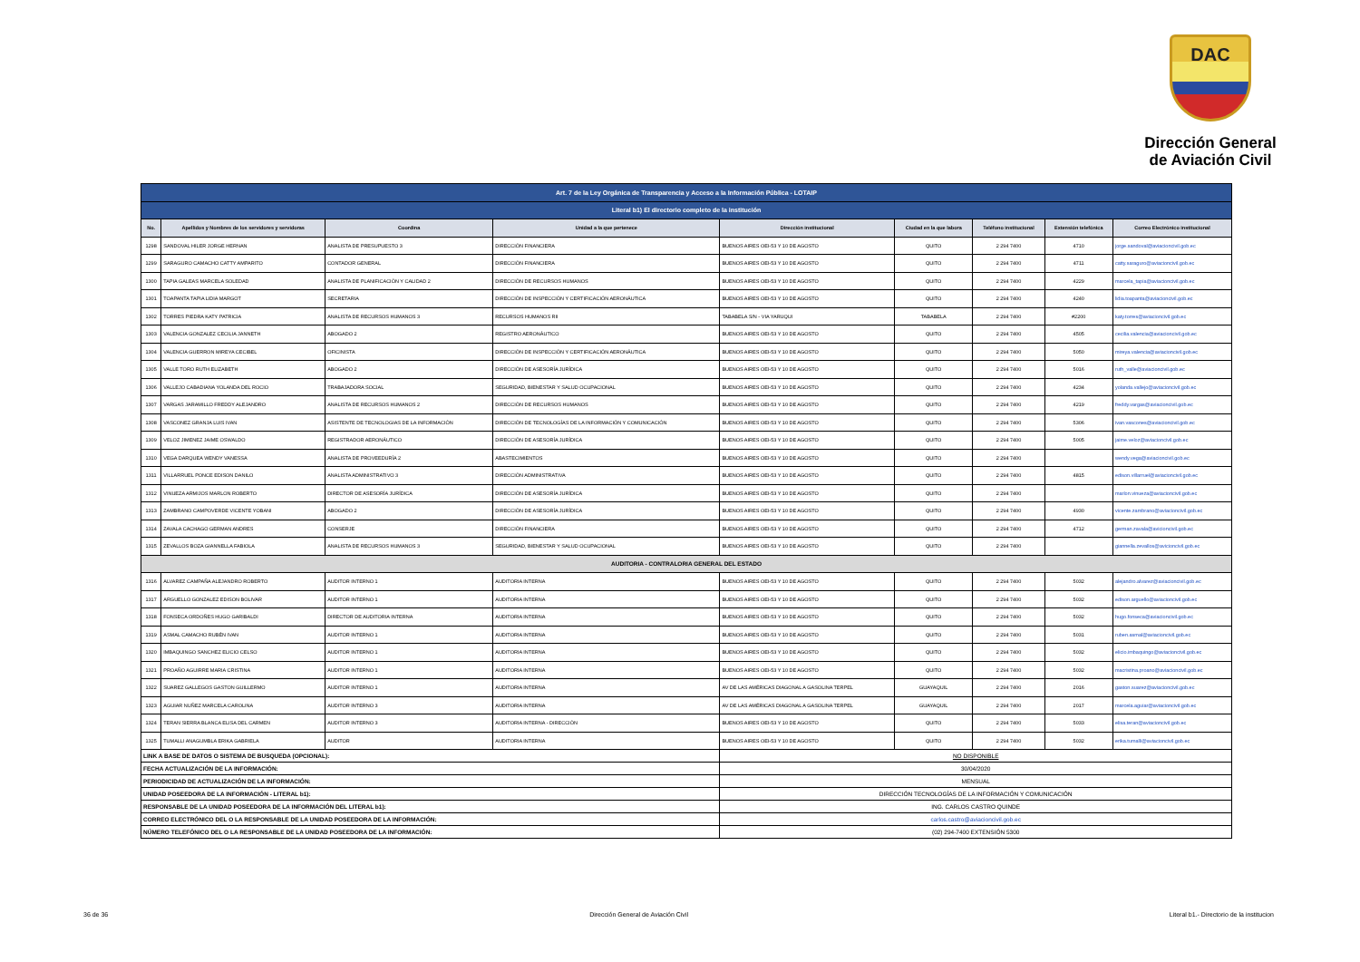DAC
Dirección General
de Aviación Civil
| Art. 7 de la Ley Orgánica de Transparencia y Acceso a la Información Pública - LOTAIP | | | | | | | | |
| Literal b1) El directorio completo de la institución | | | | | | | | |
| No. | Apellidos y Nombres de los servidores y servidoras | Coordina | Unidad a la que pertenece | Dirección institucional | Ciudad en la que labora | Teléfono institucional | Extensión telefónica | Correo Electrónico institucional |
| 1298 | SANDOVAL HILER JORGE HERNAN | ANALISTA DE PRESUPUESTO 3 | DIRECCIÓN FINANCIERA | BUENOS AIRES OEI-53 Y 10 DE AGOSTO | QUITO | 2 294 7400 | 4710 | jorge.sandoval@aviacioncivil.gob.ec |
| 1299 | SARAGURO CAMACHO CATTY AMPARITO | CONTADOR GENERAL | DIRECCIÓN FINANCIERA | BUENOS AIRES OEI-53 Y 10 DE AGOSTO | QUITO | 2 294 7400 | 4711 | catty.saraguro@aviacioncivil.gob.ec |
| 1300 | TAPIA GALEAS MARCELA SOLEDAD | ANALISTA DE PLANIFICACIÓN Y CALIDAD 2 | DIRECCIÓN DE RECURSOS HUMANOS | BUENOS AIRES OEI-53 Y 10 DE AGOSTO | QUITO | 2 294 7400 | 4229 | marcela_tapia@aviacioncivil.gob.ec |
| 1301 | TOAPANTA TAPIA LIDIA MARGOT | SECRETARIA | DIRECCIÓN DE INSPECCIÓN Y CERTIFICACIÓN AERONÁUTICA | BUENOS AIRES OEI-53 Y 10 DE AGOSTO | QUITO | 2 294 7400 | 4240 | lidia.toapanta@aviacioncivil.gob.ec |
| 1302 | TORRES PIEDRA KATY PATRICIA | ANALISTA DE RECURSOS HUMANOS 3 | RECURSOS HUMANOS RII | TABABELA S/N - VIA YARUQUI | TABABELA | 2 294 7400 | #2200 | katy.torres@aviacioncivil.gob.ec |
| 1303 | VALENCIA GONZALEZ CECILIA JANNETH | ABOGADO 2 | REGISTRO AERONÁUTICO | BUENOS AIRES OEI-53 Y 10 DE AGOSTO | QUITO | 2 294 7400 | 4505 | cecilia.valencia@aviacioncivil.gob.ec |
| 1304 | VALENCIA GUERRON MIREYA CECIBEL | OFICINISTA | DIRECCIÓN DE INSPECCIÓN Y CERTIFICACIÓN AERONÁUTICA | BUENOS AIRES OEI-53 Y 10 DE AGOSTO | QUITO | 2 294 7400 | 5050 | mireya.valencia@aviacioncivil.gob.ec |
| 1305 | VALLE TORO RUTH ELIZABETH | ABOGADO 2 | DIRECCIÓN DE ASESORÍA JURÍDICA | BUENOS AIRES OEI-53 Y 10 DE AGOSTO | QUITO | 2 294 7400 | 5016 | ruth_valle@aviacioncivil.gob.ec |
| 1306 | VALLEJO CABADIANA YOLANDA DEL ROCIO | TRABAJADORA SOCIAL | SEGURIDAD, BIENESTAR Y SALUD OCUPACIONAL | BUENOS AIRES OEI-53 Y 10 DE AGOSTO | QUITO | 2 294 7400 | 4234 | yolanda.vallejo@aviacioncivil.gob.ec |
| 1307 | VARGAS JARAMILLO FREDDY ALEJANDRO | ANALISTA DE RECURSOS HUMANOS 2 | DIRECCIÓN DE RECURSOS HUMANOS | BUENOS AIRES OEI-53 Y 10 DE AGOSTO | QUITO | 2 294 7400 | 4219 | freddy.vargas@aviacioncivil.gob.ec |
| 1308 | VASCONEZ GRANJA LUIS IVAN | ASISTENTE DE TECNOLOGIAS DE LA INFORMACIÓN | DIRECCIÓN DE TECNOLOGÍAS DE LA INFORMACIÓN Y COMUNICACIÓN | BUENOS AIRES OEI-53 Y 10 DE AGOSTO | QUITO | 2 294 7400 | 5306 | ivan.vascones@aviacioncivil.gob.ec |
| 1309 | VELOZ JIMENEZ JAIME OSWALDO | REGISTRADOR AERONÁUTICO | DIRECCIÓN DE ASESORÍA JURÍDICA | BUENOS AIRES OEI-53 Y 10 DE AGOSTO | QUITO | 2 294 7400 | 5005 | jaime.veloz@aviacioncivil.gob.ec |
| 1310 | VEGA DARQUEA WENDY VANESSA | ANALISTA DE PROVEEDURÍA 2 | ABASTECIMIENTOS | BUENOS AIRES OEI-53 Y 10 DE AGOSTO | QUITO | 2 294 7400 | | wendy.vega@aviacioncivil.gob.ec |
| 1311 | VILLARRUEL PONCE EDISON DANILO | ANALISTA ADMINISTRATIVO 3 | DIRECCIÓN ADMINISTRATIVA | BUENOS AIRES OEI-53 Y 10 DE AGOSTO | QUITO | 2 294 7400 | 4815 | edison.villarruel@aviacioncivil.gob.ec |
| 1312 | VINUEZA ARMIJOS MARLON ROBERTO | DIRECTOR DE ASESORÍA JURÍDICA | DIRECCIÓN DE ASESORÍA JURÍDICA | BUENOS AIRES OEI-53 Y 10 DE AGOSTO | QUITO | 2 294 7400 | | marlon.vinueza@aviacioncivil.gob.ec |
| 1313 | ZAMBRANO CAMPOVERDE VICENTE YOBANI | ABOGADO 2 | DIRECCIÓN DE ASESORÍA JURÍDICA | BUENOS AIRES OEI-53 Y 10 DE AGOSTO | QUITO | 2 294 7400 | 4930 | vicente.zambrano@aviacioncivil.gob.ec |
| 1314 | ZAVALA CACHAGO GERMAN ANDRES | CONSERJE | DIRECCIÓN FINANCIERA | BUENOS AIRES OEI-53 Y 10 DE AGOSTO | QUITO | 2 294 7400 | 4712 | german.zavala@avicioncivil.gob.ec |
| 1315 | ZEVALLOS BOZA GIANNELLA FABIOLA | ANALISTA DE RECURSOS HUMANOS 3 | SEGURIDAD, BIENESTAR Y SALUD OCUPACIONAL | BUENOS AIRES OEI-53 Y 10 DE AGOSTO | QUITO | 2 294 7400 | | giannella.zevallos@avicioncivil.gob.ec |
| AUDITORIA - CONTRALORIA GENERAL DEL ESTADO | | | | | | | | |
| 1316 | ALVAREZ CAMPAÑA ALEJANDRO ROBERTO | AUDITOR INTERNO 1 | AUDITORIA INTERNA | BUENOS AIRES OEI-53 Y 10 DE AGOSTO | QUITO | 2 294 7400 | 5032 | alejandro.alvarez@aviacioncivil.gob.ec |
| 1317 | ARGUELLO GONZALEZ EDISON BOLIVAR | AUDITOR INTERNO 1 | AUDITORIA INTERNA | BUENOS AIRES OEI-53 Y 10 DE AGOSTO | QUITO | 2 294 7400 | 5032 | edison.arguello@aviacioncivil.gob.ec |
| 1318 | FONSECA ORDOÑES HUGO GARIBALDI | DIRECTOR DE AUDITORIA INTERNA | AUDITORIA INTERNA | BUENOS AIRES OEI-53 Y 10 DE AGOSTO | QUITO | 2 294 7400 | 5032 | hugo.fonseca@aviacioncivil.gob.ec |
| 1319 | ASMAL CAMACHO RUBÉN IVAN | AUDITOR INTERNO 1 | AUDITORIA INTERNA | BUENOS AIRES OEI-53 Y 10 DE AGOSTO | QUITO | 2 294 7400 | 5031 | ruben.asmal@aviacioncivil.gob.ec |
| 1320 | IMBAQUINGO SANCHEZ ELICIO CELSO | AUDITOR INTERNO 1 | AUDITORIA INTERNA | BUENOS AIRES OEI-53 Y 10 DE AGOSTO | QUITO | 2 294 7400 | 5032 | elicio.imbaquingo@aviacioncivil.gob.ec |
| 1321 | PROAÑO AGUIRRE MARIA CRISTINA | AUDITOR INTERNO 1 | AUDITORIA INTERNA | BUENOS AIRES OEI-53 Y 10 DE AGOSTO | QUITO | 2 294 7400 | 5032 | macristina.proano@aviacioncivil.gob.ec |
| 1322 | SUAREZ GALLEGOS GASTON GUILLERMO | AUDITOR INTERNO 1 | AUDITORIA INTERNA | AV DE LAS AMÉRICAS DIAGONAL A GASOLINA TERPEL | GUAYAQUIL | 2 294 7400 | 2016 | gaston.suarez@aviacioncivil.gob.ec |
| 1323 | AGUIAR NUÑEZ MARCELA CAROLINA | AUDITOR INTERNO 3 | AUDITORIA INTERNA | AV DE LAS AMÉRICAS DIAGONAL A GASOLINA TERPEL | GUAYAQUIL | 2 294 7400 | 2017 | marcela.aguiar@aviacioncivil.gob.ec |
| 1324 | TERAN SIERRA BLANCA ELISA DEL CARMEN | AUDITOR INTERNO 3 | AUDITORIA INTERNA - DIRECCIÓN | BUENOS AIRES OEI-53 Y 10 DE AGOSTO | QUITO | 2 294 7400 | 5033 | elisa.teran@aviacioncivil.gob.ec |
| 1325 | TUMALLI ANAGUMBLA ERIKA GABRIELA | AUDITOR | AUDITORIA INTERNA | BUENOS AIRES OEI-53 Y 10 DE AGOSTO | QUITO | 2 294 7400 | 5032 | erika.tumalli@aviacioncivil.gob.ec |
| LINK A BASE DE DATOS O SISTEMA DE BUSQUEDA (OPCIONAL): | | | | NO DISPONIBLE | | | | |
| FECHA ACTUALIZACIÓN DE LA INFORMACIÓN: | | | | 30/04/2020 | | | | |
| PERIODICIDAD DE ACTUALIZACIÓN DE LA INFORMACIÓN: | | | | MENSUAL | | | | |
| UNIDAD POSEEDORA DE LA INFORMACIÓN - LITERAL b1): | | | | DIRECCIÓN TECNOLOGÍAS DE LA INFORMACIÓN Y COMUNICACIÓN | | | | |
| RESPONSABLE DE LA UNIDAD POSEEDORA DE LA INFORMACIÓN DEL LITERAL b1): | | | | ING. CARLOS CASTRO QUINDE | | | | |
| CORREO ELECTRÓNICO DEL O LA RESPONSABLE DE LA UNIDAD POSEEDORA DE LA INFORMACIÓN: | | | | carlos.castro@aviacioncivil.gob.ec | | | | |
| NÚMERO TELEFÓNICO DEL O LA RESPONSABLE DE LA UNIDAD POSEEDORA DE LA INFORMACIÓN: | | | | (02) 294-7400 EXTENSIÓN 5300 | | | | |
36 de 36 Dirección General de Aviación Civil Literal b1.- Directorio de la institucion